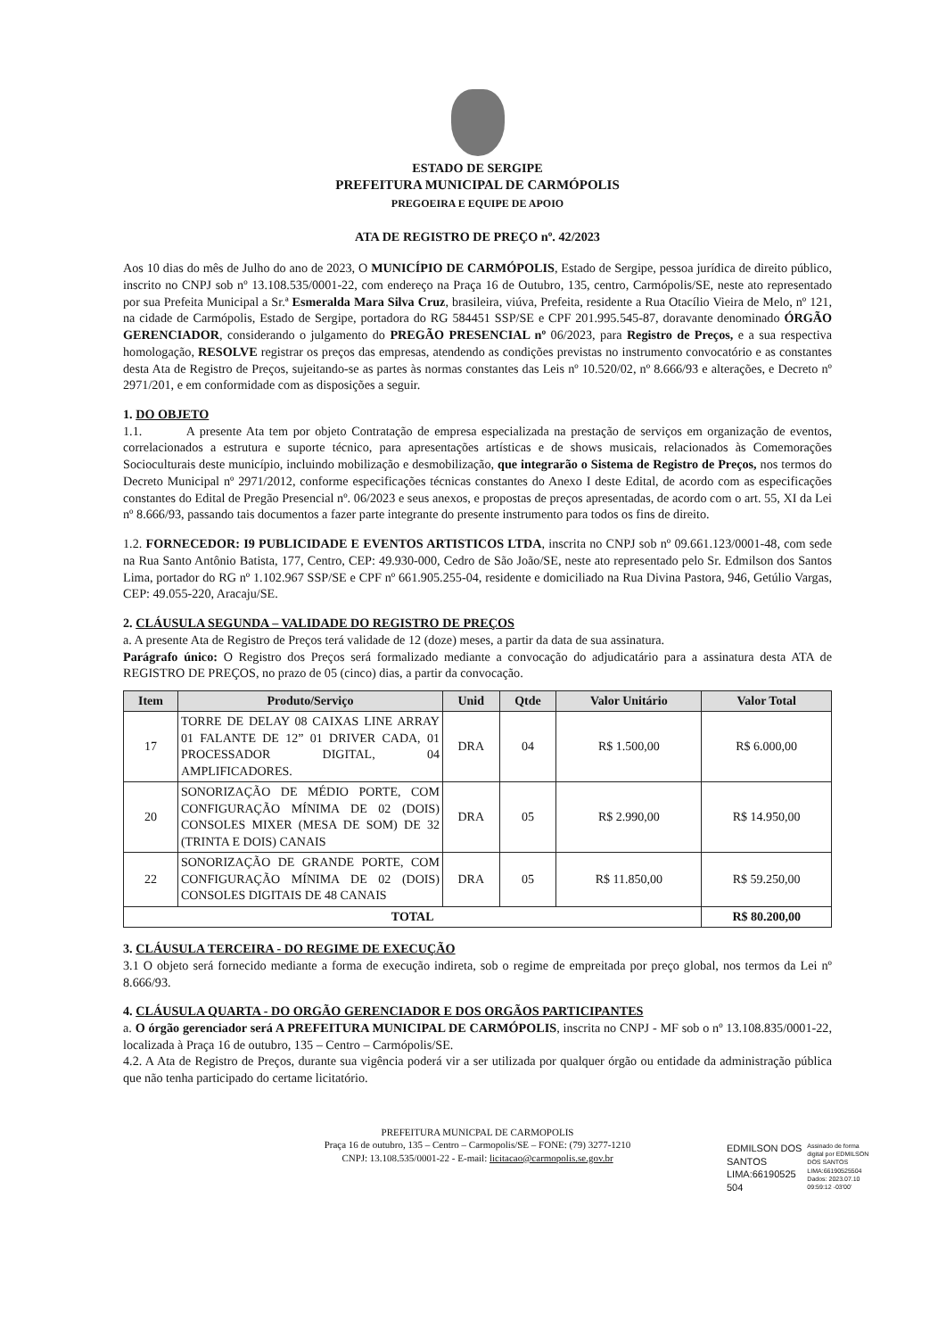ESTADO DE SERGIPE
PREFEITURA MUNICIPAL DE CARMÓPOLIS
PREGOEIRA E EQUIPE DE APOIO
ATA DE REGISTRO DE PREÇO nº. 42/2023
Aos 10 dias do mês de Julho do ano de 2023, O MUNICÍPIO DE CARMÓPOLIS, Estado de Sergipe, pessoa jurídica de direito público, inscrito no CNPJ sob nº 13.108.535/0001-22, com endereço na Praça 16 de Outubro, 135, centro, Carmópolis/SE, neste ato representado por sua Prefeita Municipal a Sr.ª Esmeralda Mara Silva Cruz, brasileira, viúva, Prefeita, residente a Rua Otacílio Vieira de Melo, nº 121, na cidade de Carmópolis, Estado de Sergipe, portadora do RG 584451 SSP/SE e CPF 201.995.545-87, doravante denominado ÓRGÃO GERENCIADOR, considerando o julgamento do PREGÃO PRESENCIAL nº 06/2023, para Registro de Preços, e a sua respectiva homologação, RESOLVE registrar os preços das empresas, atendendo as condições previstas no instrumento convocatório e as constantes desta Ata de Registro de Preços, sujeitando-se as partes às normas constantes das Leis nº 10.520/02, nº 8.666/93 e alterações, e Decreto nº 2971/201, e em conformidade com as disposições a seguir.
1. DO OBJETO
1.1. A presente Ata tem por objeto Contratação de empresa especializada na prestação de serviços em organização de eventos, correlacionados a estrutura e suporte técnico, para apresentações artísticas e de shows musicais, relacionados às Comemorações Socioculturais deste município, incluindo mobilização e desmobilização, que integrarão o Sistema de Registro de Preços, nos termos do Decreto Municipal nº 2971/2012, conforme especificações técnicas constantes do Anexo I deste Edital, de acordo com as especificações constantes do Edital de Pregão Presencial nº. 06/2023 e seus anexos, e propostas de preços apresentadas, de acordo com o art. 55, XI da Lei nº 8.666/93, passando tais documentos a fazer parte integrante do presente instrumento para todos os fins de direito.
1.2. FORNECEDOR: I9 PUBLICIDADE E EVENTOS ARTISTICOS LTDA, inscrita no CNPJ sob nº 09.661.123/0001-48, com sede na Rua Santo Antônio Batista, 177, Centro, CEP: 49.930-000, Cedro de São João/SE, neste ato representado pelo Sr. Edmilson dos Santos Lima, portador do RG nº 1.102.967 SSP/SE e CPF nº 661.905.255-04, residente e domiciliado na Rua Divina Pastora, 946, Getúlio Vargas, CEP: 49.055-220, Aracaju/SE.
2. CLÁUSULA SEGUNDA – VALIDADE DO REGISTRO DE PREÇOS
a. A presente Ata de Registro de Preços terá validade de 12 (doze) meses, a partir da data de sua assinatura.
Parágrafo único: O Registro dos Preços será formalizado mediante a convocação do adjudicatário para a assinatura desta ATA de REGISTRO DE PREÇOS, no prazo de 05 (cinco) dias, a partir da convocação.
| Item | Produto/Serviço | Unid | Qtde | Valor Unitário | Valor Total |
| --- | --- | --- | --- | --- | --- |
| 17 | TORRE DE DELAY 08 CAIXAS LINE ARRAY 01 FALANTE DE 12” 01 DRIVER CADA, 01 PROCESSADOR DIGITAL, 04 AMPLIFICADORES. | DRA | 04 | R$ 1.500,00 | R$ 6.000,00 |
| 20 | SONORIZAÇÃO DE MÉDIO PORTE, COM CONFIGURAÇÃO MÍNIMA DE 02 (DOIS) CONSOLES MIXER (MESA DE SOM) DE 32 (TRINTA E DOIS) CANAIS | DRA | 05 | R$ 2.990,00 | R$ 14.950,00 |
| 22 | SONORIZAÇÃO DE GRANDE PORTE, COM CONFIGURAÇÃO MÍNIMA DE 02 (DOIS) CONSOLES DIGITAIS DE 48 CANAIS | DRA | 05 | R$ 11.850,00 | R$ 59.250,00 |
| TOTAL | | | | | R$ 80.200,00 |
3. CLÁUSULA TERCEIRA - DO REGIME DE EXECUÇÃO
3.1 O objeto será fornecido mediante a forma de execução indireta, sob o regime de empreitada por preço global, nos termos da Lei nº 8.666/93.
4. CLÁUSULA QUARTA - DO ORGÃO GERENCIADOR E DOS ORGÃOS PARTICIPANTES
a. O órgão gerenciador será A PREFEITURA MUNICIPAL DE CARMÓPOLIS, inscrita no CNPJ - MF sob o nº 13.108.835/0001-22, localizada à Praça 16 de outubro, 135 – Centro – Carmópolis/SE.
4.2. A Ata de Registro de Preços, durante sua vigência poderá vir a ser utilizada por qualquer órgão ou entidade da administração pública que não tenha participado do certame licitatório.
PREFEITURA MUNICPAL DE CARMOPOLIS
Praça 16 de outubro, 135 – Centro – Carmopolis/SE – FONE: (79) 3277-1210
CNPJ: 13.108.535/0001-22 - E-mail: licitacao@carmopolis.se.gov.br
EDMILSON DOS
SANTOS
LIMA:66190525
504
Assinado de forma
digital por EDMILSON
DOS SANTOS
LIMA:66190525504
Dados: 2023.07.10
09:59:12 -03'00'